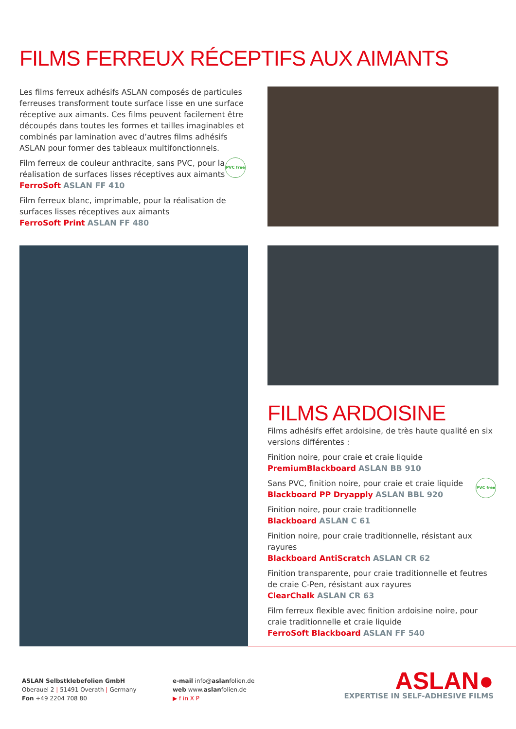FILMS FERREUX RÉCEPTIFS AUX AIMANTS
Les films ferreux adhésifs ASLAN composés de particules ferreuses transforment toute surface lisse en une surface réceptive aux aimants. Ces films peuvent facilement être découpés dans toutes les formes et tailles imaginables et combinés par lamination avec d’autres films adhésifs ASLAN pour former des tableaux multifonctionnels.
PVC free Film ferreux de couleur anthracite, sans PVC, pour la réalisation de surfaces lisses réceptives aux aimants
FerroSoft ASLAN FF 410
Film ferreux blanc, imprimable, pour la réalisation de surfaces lisses réceptives aux aimants
FerroSoft Print ASLAN FF 480
FILMS ARDOISINE
Films adhésifs effet ardoisine, de très haute qualité en six versions différentes :
Finition noire, pour craie et craie liquide
PremiumBlackboard ASLAN BB 910
PVC free Sans PVC, finition noire, pour craie et craie liquide
Blackboard PP Dryapply ASLAN BBL 920
Finition noire, pour craie traditionnelle
Blackboard ASLAN C 61
Finition noire, pour craie traditionnelle, résistant aux rayures
Blackboard AntiScratch ASLAN CR 62
Finition transparente, pour craie traditionnelle et feutres de craie C-Pen, résistant aux rayures
ClearChalk ASLAN CR 63
Film ferreux flexible avec finition ardoisine noire, pour craie traditionnelle et craie liquide
FerroSoft Blackboard ASLAN FF 540
ASLAN Selbstklebefolien GmbH
Oberauel 2 | 51491 Overath | Germany
Fon +49 2204 708 80
e-mail info@aslanfolien.de
web www.aslanfolien.de
▶ f in X P
ASLAN●
EXPERTISE IN SELF-ADHESIVE FILMS